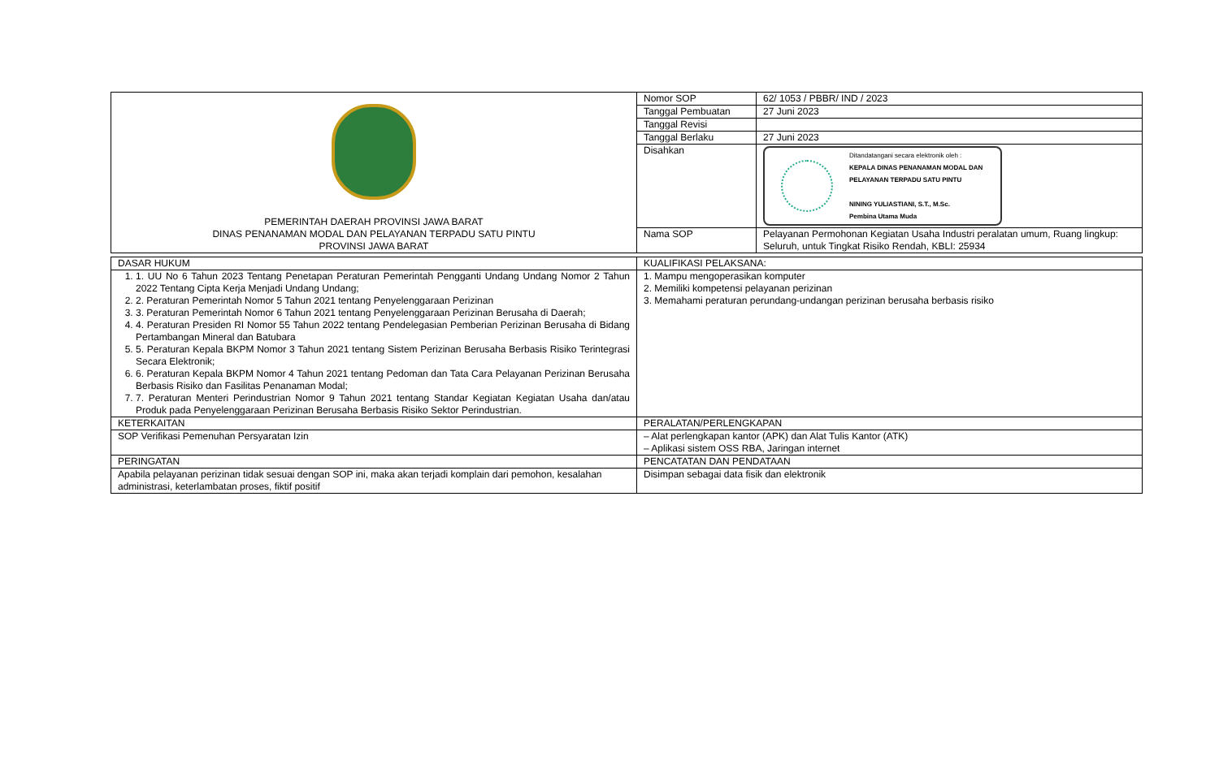| PEMERINTAH DAERAH PROVINSI JAWA BARAT DINAS PENANAMAN MODAL DAN PELAYANAN TERPADU SATU PINTU PROVINSI JAWA BARAT | Nomor SOP | 62/ 1053 / PBBR/ IND / 2023 |
| | Tanggal Pembuatan | 27 Juni 2023 |
| | Tanggal Revisi | |
| | Tanggal Berlaku | 27 Juni 2023 |
| | Disahkan | Ditandatangani secara elektronik oleh : KEPALA DINAS PENANAMAN MODAL DAN PELAYANAN TERPADU SATU PINTU NINING YULIASTIANI, S.T., M.Sc. Pembina Utama Muda |
| | Nama SOP | Pelayanan Permohonan Kegiatan Usaha Industri peralatan umum, Ruang lingkup: Seluruh, untuk Tingkat Risiko Rendah, KBLI: 25934 |
| DASAR HUKUM | KUALIFIKASI PELAKSANA: |
| 1. 1. UU No 6 Tahun 2023 Tentang Penetapan Peraturan Pemerintah Pengganti Undang Undang Nomor 2 Tahun 2022 Tentang Cipta Kerja Menjadi Undang Undang; 2. 2. Peraturan Pemerintah Nomor 5 Tahun 2021 tentang Penyelenggaraan Perizinan 3. 3. Peraturan Pemerintah Nomor 6 Tahun 2021 tentang Penyelenggaraan Perizinan Berusaha di Daerah; 4. 4. Peraturan Presiden RI Nomor 55 Tahun 2022 tentang Pendelegasian Pemberian Perizinan Berusaha di Bidang Pertambangan Mineral dan Batubara 5. 5. Peraturan Kepala BKPM Nomor 3 Tahun 2021 tentang Sistem Perizinan Berusaha Berbasis Risiko Terintegrasi Secara Elektronik; 6. 6. Peraturan Kepala BKPM Nomor 4 Tahun 2021 tentang Pedoman dan Tata Cara Pelayanan Perizinan Berusaha Berbasis Risiko dan Fasilitas Penanaman Modal; 7. 7. Peraturan Menteri Perindustrian Nomor 9 Tahun 2021 tentang Standar Kegiatan Kegiatan Usaha dan/atau Produk pada Penyelenggaraan Perizinan Berusaha Berbasis Risiko Sektor Perindustrian. | 1. Mampu mengoperasikan komputer 2. Memiliki kompetensi pelayanan perizinan 3. Memahami peraturan perundang-undangan perizinan berusaha berbasis risiko |
| KETERKAITAN | PERALATAN/PERLENGKAPAN |
| SOP Verifikasi Pemenuhan Persyaratan Izin | – Alat perlengkapan kantor (APK) dan Alat Tulis Kantor (ATK) – Aplikasi sistem OSS RBA, Jaringan internet |
| PERINGATAN | PENCATATAN DAN PENDATAAN |
| Apabila pelayanan perizinan tidak sesuai dengan SOP ini, maka akan terjadi komplain dari pemohon, kesalahan administrasi, keterlambatan proses, fiktif positif | Disimpan sebagai data fisik dan elektronik |